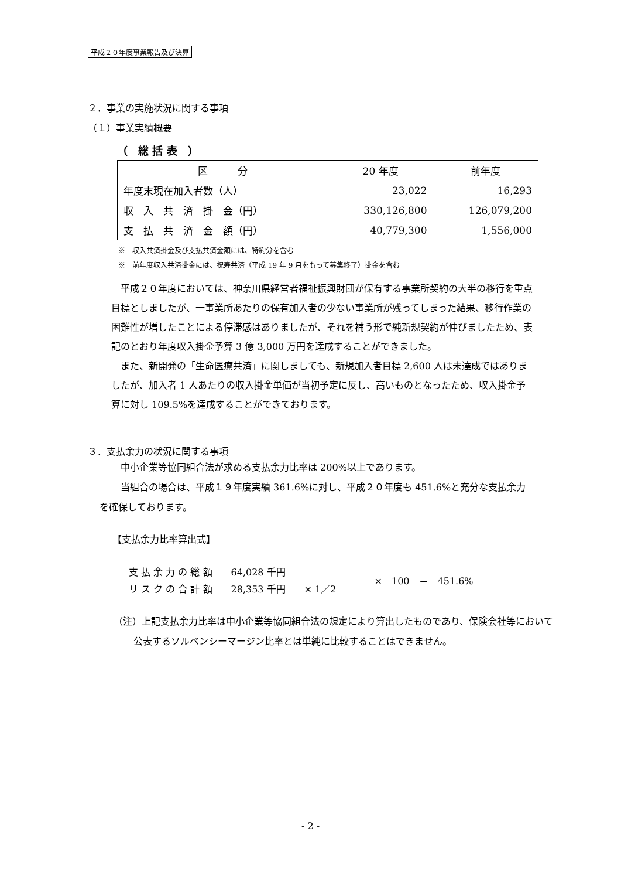平成２０年度事業報告及び決算
２．事業の実施状況に関する事項
（１）事業実績概要
（　総 括 表　）
| 区 分 | 20 年度 | 前年度 |
| --- | --- | --- |
| 年度末現在加入者数（人） | 23,022 | 16,293 |
| 収 入 共 済 掛 金（円） | 330,126,800 | 126,079,200 |
| 支 払 共 済 金 額（円） | 40,779,300 | 1,556,000 |
※　収入共済掛金及び支払共済金額には、特約分を含む
※　前年度収入共済掛金には、祝寿共済（平成 19 年 9 月をもって募集終了）掛金を含む
平成２０年度においては、神奈川県経営者福祉振興財団が保有する事業所契約の大半の移行を重点目標としましたが、一事業所あたりの保有加入者の少ない事業所が残ってしまった結果、移行作業の困難性が増したことによる停滞感はありましたが、それを補う形で純新規契約が伸びましたため、表記のとおり年度収入掛金予算 3 億 3,000 万円を達成することができました。
また、新開発の「生命医療共済」に関しましても、新規加入者目標 2,600 人は未達成ではありましたが、加入者 1 人あたりの収入掛金単価が当初予定に反し、高いものとなったため、収入掛金予算に対し 109.5%を達成することができております。
３．支払余力の状況に関する事項
中小企業等協同組合法が求める支払余力比率は 200%以上であります。
当組合の場合は、平成１９年度実績 361.6%に対し、平成２０年度も 451.6%と充分な支払余力を確保しております。
【支払余力比率算出式】
支 払 余 力 の 総 額　　64,028 千円　　　　　　　
リ ス ク の 合 計 額　　28,353 千円　　× 1／2
×　100　＝　451.6%
（注）上記支払余力比率は中小企業等協同組合法の規定により算出したものであり、保険会社等において公表するソルベンシーマージン比率とは単純に比較することはできません。
- 2 -